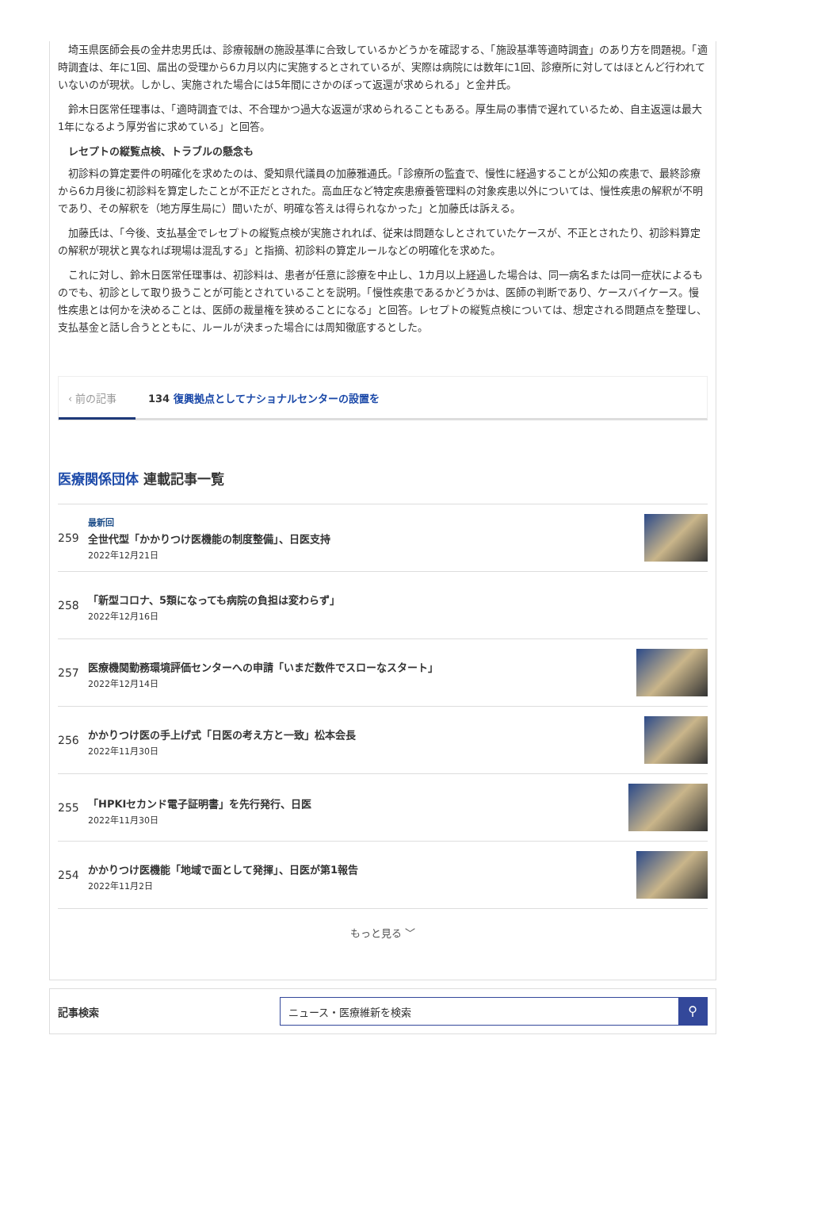埼玉県医師会長の金井忠男氏は、診療報酬の施設基準に合致しているかどうかを確認する、「施設基準等適時調査」のあり方を問題視。「適時調査は、年に1回、届出の受理から6カ月以内に実施するとされているが、実際は病院には数年に1回、診療所に対してはほとんど行われていないのが現状。しかし、実施された場合には5年間にさかのぼって返還が求められる」と金井氏。
鈴木日医常任理事は、「適時調査では、不合理かつ過大な返還が求められることもある。厚生局の事情で遅れているため、自主返還は最大1年になるよう厚労省に求めている」と回答。
レセプトの縦覧点検、トラブルの懸念も
初診料の算定要件の明確化を求めたのは、愛知県代議員の加藤雅通氏。「診療所の監査で、慢性に経過することが公知の疾患で、最終診療から6カ月後に初診料を算定したことが不正だとされた。高血圧など特定疾患療養管理料の対象疾患以外については、慢性疾患の解釈が不明であり、その解釈を（地方厚生局に）聞いたが、明確な答えは得られなかった」と加藤氏は訴える。
加藤氏は、「今後、支払基金でレセプトの縦覧点検が実施されれば、従来は問題なしとされていたケースが、不正とされたり、初診料算定の解釈が現状と異なれば現場は混乱する」と指摘、初診料の算定ルールなどの明確化を求めた。
これに対し、鈴木日医常任理事は、初診料は、患者が任意に診療を中止し、1カ月以上経過した場合は、同一病名または同一症状によるものでも、初診として取り扱うことが可能とされていることを説明。「慢性疾患であるかどうかは、医師の判断であり、ケースバイケース。慢性疾患とは何かを決めることは、医師の裁量権を狭めることになる」と回答。レセプトの縦覧点検については、想定される問題点を整理し、支払基金と話し合うとともに、ルールが決まった場合には周知徹底するとした。
‹ 前の記事
134 復興拠点としてナショナルセンターの設置を
医療関係団体 連載記事一覧
259
最新回
全世代型「かかりつけ医機能の制度整備」、日医支持
2022年12月21日
258
「新型コロナ、5類になっても病院の負担は変わらず」
2022年12月16日
257
医療機関勤務環境評価センターへの申請「いまだ数件でスローなスタート」
2022年12月14日
256
かかりつけ医の手上げ式「日医の考え方と一致」松本会長
2022年11月30日
255
「HPKIセカンド電子証明書」を先行発行、日医
2022年11月30日
254
かかりつけ医機能「地域で面として発揮」、日医が第1報告
2022年11月2日
もっと見る ﹀
記事検索
ニュース・医療維新を検索
⚲